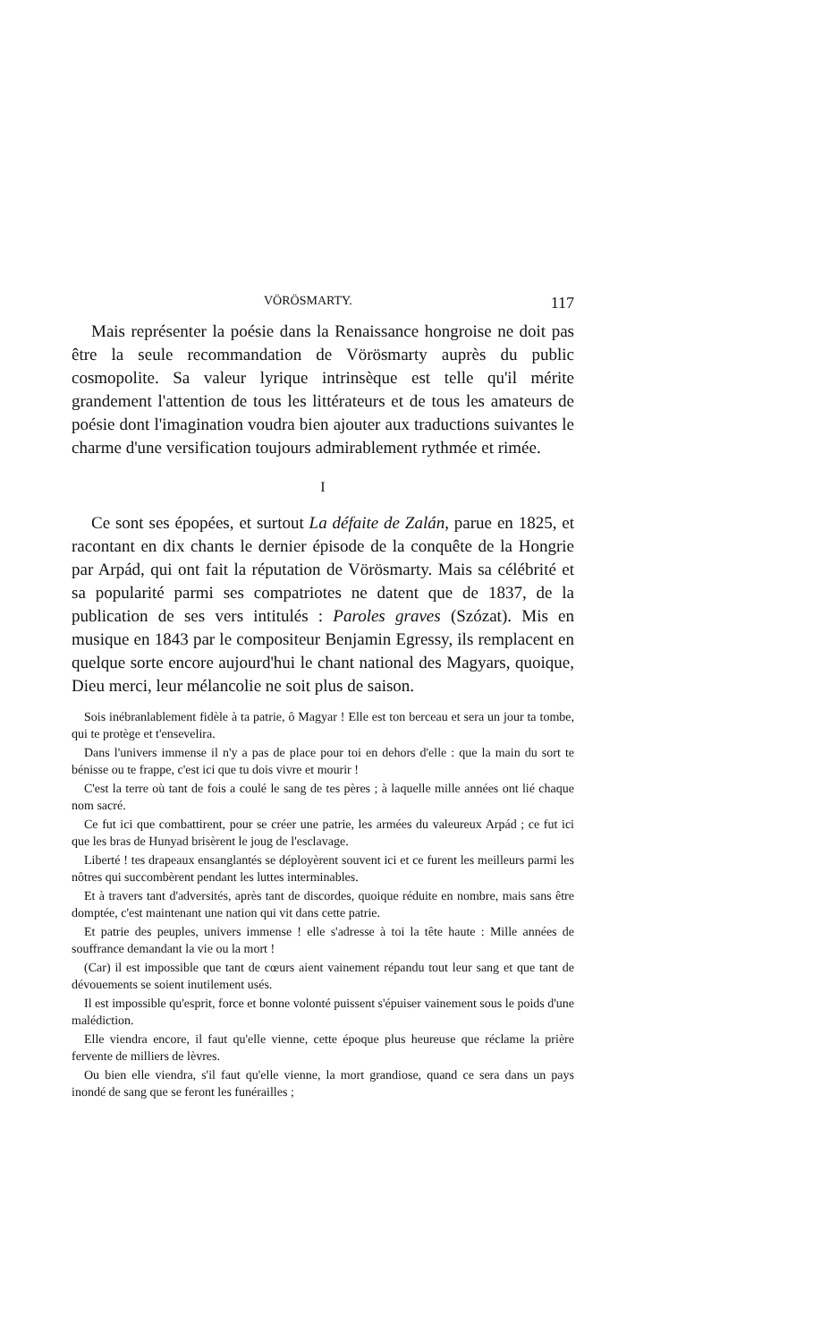VÖRÖSMARTY. 117
Mais représenter la poésie dans la Renaissance hongroise ne doit pas être la seule recommandation de Vörösmarty auprès du public cosmopolite. Sa valeur lyrique intrinsèque est telle qu'il mérite grandement l'attention de tous les littérateurs et de tous les amateurs de poésie dont l'imagination voudra bien ajouter aux traductions suivantes le charme d'une versification toujours admirablement rythmée et rimée.
I
Ce sont ses épopées, et surtout La défaite de Zalán, parue en 1825, et racontant en dix chants le dernier épisode de la conquête de la Hongrie par Arpád, qui ont fait la réputation de Vörösmarty. Mais sa célébrité et sa popularité parmi ses compatriotes ne datent que de 1837, de la publication de ses vers intitulés : Paroles graves (Szózat). Mis en musique en 1843 par le compositeur Benjamin Egressy, ils remplacent en quelque sorte encore aujourd'hui le chant national des Magyars, quoique, Dieu merci, leur mélancolie ne soit plus de saison.
Sois inébranlablement fidèle à ta patrie, ô Magyar ! Elle est ton berceau et sera un jour ta tombe, qui te protège et t'ensevelira.
Dans l'univers immense il n'y a pas de place pour toi en dehors d'elle : que la main du sort te bénisse ou te frappe, c'est ici que tu dois vivre et mourir !
C'est la terre où tant de fois a coulé le sang de tes pères ; à laquelle mille années ont lié chaque nom sacré.
Ce fut ici que combattirent, pour se créer une patrie, les armées du valeureux Arpád ; ce fut ici que les bras de Hunyad brisèrent le joug de l'esclavage.
Liberté ! tes drapeaux ensanglantés se déployèrent souvent ici et ce furent les meilleurs parmi les nôtres qui succombèrent pendant les luttes interminables.
Et à travers tant d'adversités, après tant de discordes, quoique réduite en nombre, mais sans être domptée, c'est maintenant une nation qui vit dans cette patrie.
Et patrie des peuples, univers immense ! elle s'adresse à toi la tête haute : Mille années de souffrance demandant la vie ou la mort !
(Car) il est impossible que tant de cœurs aient vainement répandu tout leur sang et que tant de dévouements se soient inutilement usés.
Il est impossible qu'esprit, force et bonne volonté puissent s'épuiser vainement sous le poids d'une malédiction.
Elle viendra encore, il faut qu'elle vienne, cette époque plus heureuse que réclame la prière fervente de milliers de lèvres.
Ou bien elle viendra, s'il faut qu'elle vienne, la mort grandiose, quand ce sera dans un pays inondé de sang que se feront les funérailles ;